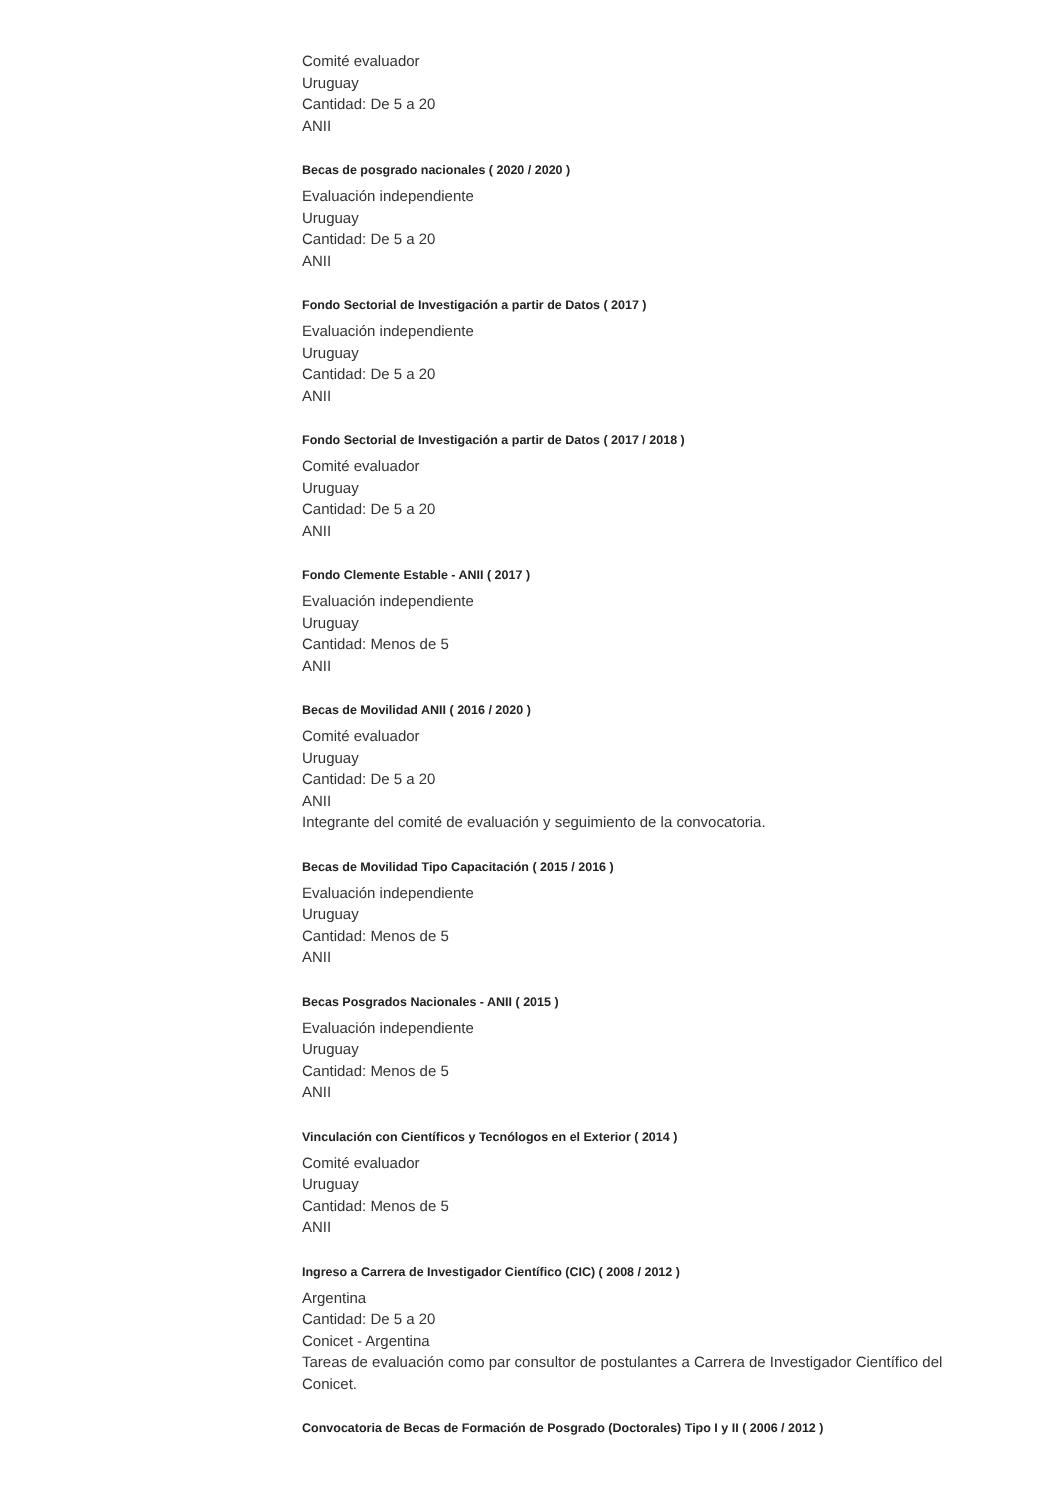Comité evaluador
Uruguay
Cantidad: De 5 a 20
ANII
Becas de posgrado nacionales ( 2020 / 2020 )
Evaluación independiente
Uruguay
Cantidad: De 5 a 20
ANII
Fondo Sectorial de Investigación a partir de Datos ( 2017 )
Evaluación independiente
Uruguay
Cantidad: De 5 a 20
ANII
Fondo Sectorial de Investigación a partir de Datos ( 2017 / 2018 )
Comité evaluador
Uruguay
Cantidad: De 5 a 20
ANII
Fondo Clemente Estable - ANII ( 2017 )
Evaluación independiente
Uruguay
Cantidad: Menos de 5
ANII
Becas de Movilidad ANII ( 2016 / 2020 )
Comité evaluador
Uruguay
Cantidad: De 5 a 20
ANII
Integrante del comité de evaluación y seguimiento de la convocatoria.
Becas de Movilidad Tipo Capacitación ( 2015 / 2016 )
Evaluación independiente
Uruguay
Cantidad: Menos de 5
ANII
Becas Posgrados Nacionales - ANII ( 2015 )
Evaluación independiente
Uruguay
Cantidad: Menos de 5
ANII
Vinculación con Científicos y Tecnólogos en el Exterior ( 2014 )
Comité evaluador
Uruguay
Cantidad: Menos de 5
ANII
Ingreso a Carrera de Investigador Científico (CIC) ( 2008 / 2012 )
Argentina
Cantidad: De 5 a 20
Conicet - Argentina
Tareas de evaluación como par consultor de postulantes a Carrera de Investigador Científico del Conicet.
Convocatoria de Becas de Formación de Posgrado (Doctorales) Tipo I y II ( 2006 / 2012 )